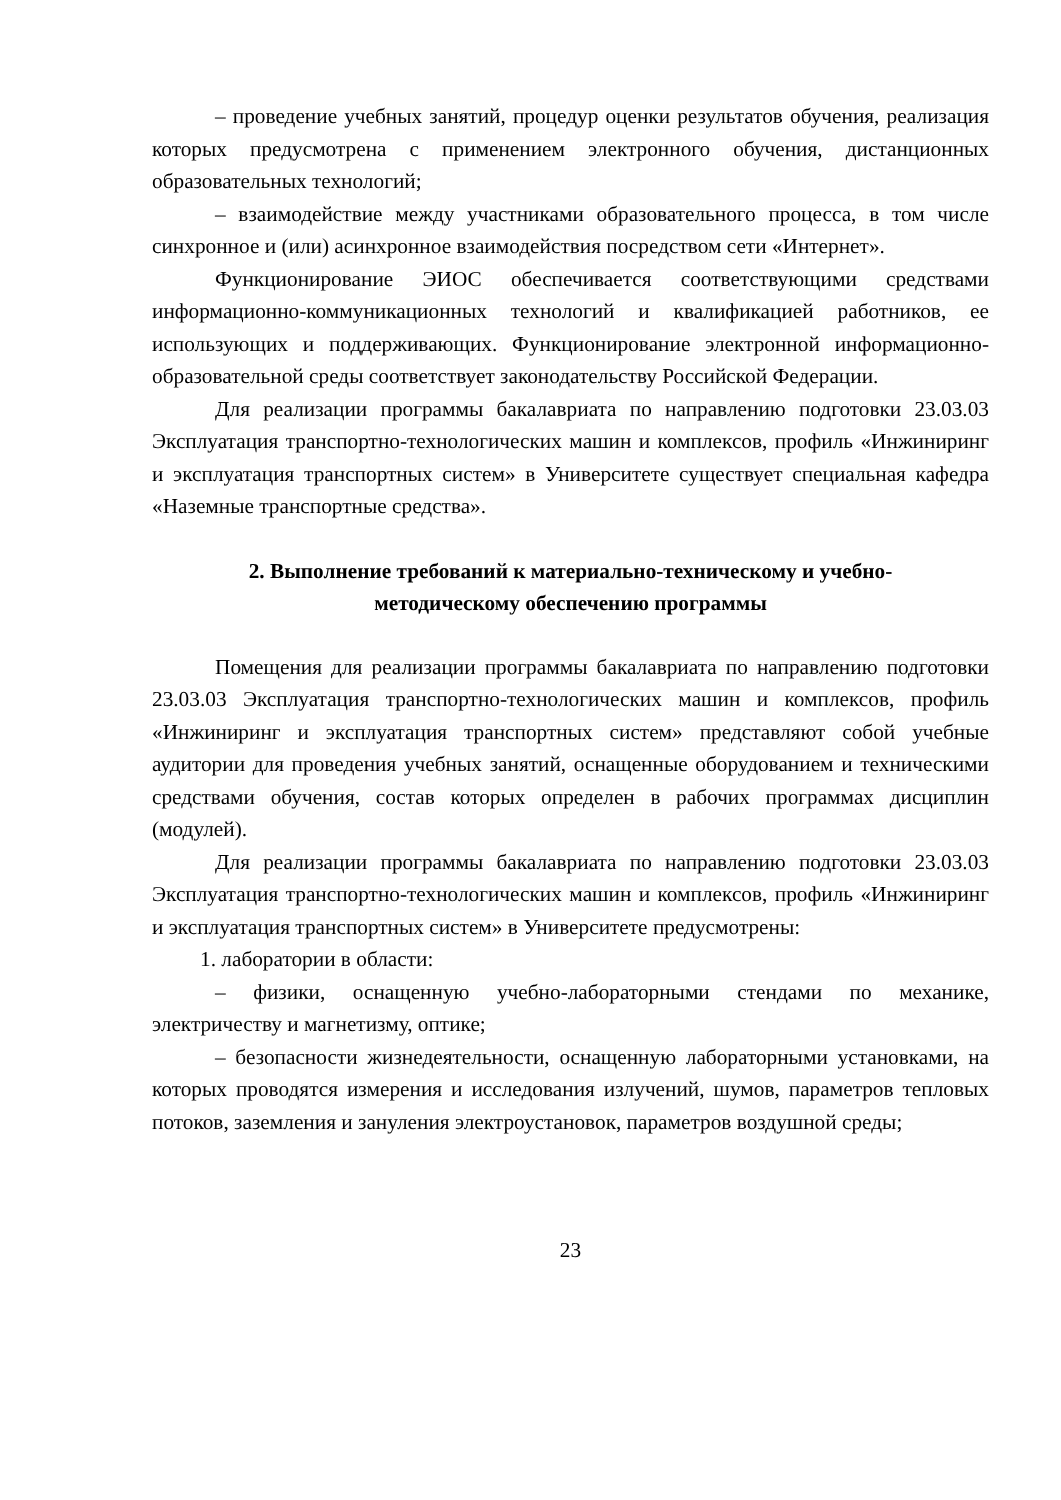– проведение учебных занятий, процедур оценки результатов обучения, реализация которых предусмотрена с применением электронного обучения, дистанционных образовательных технологий;
– взаимодействие между участниками образовательного процесса, в том числе синхронное и (или) асинхронное взаимодействия посредством сети «Интернет».
Функционирование ЭИОС обеспечивается соответствующими средствами информационно-коммуникационных технологий и квалификацией работников, ее использующих и поддерживающих. Функционирование электронной информационно-образовательной среды соответствует законодательству Российской Федерации.
Для реализации программы бакалавриата по направлению подготовки 23.03.03 Эксплуатация транспортно-технологических машин и комплексов, профиль «Инжиниринг и эксплуатация транспортных систем» в Университете существует специальная кафедра «Наземные транспортные средства».
2. Выполнение требований к материально-техническому и учебно-
методическому обеспечению программы
Помещения для реализации программы бакалавриата по направлению подготовки 23.03.03 Эксплуатация транспортно-технологических машин и комплексов, профиль «Инжиниринг и эксплуатация транспортных систем» представляют собой учебные аудитории для проведения учебных занятий, оснащенные оборудованием и техническими средствами обучения, состав которых определен в рабочих программах дисциплин (модулей).
Для реализации программы бакалавриата по направлению подготовки 23.03.03 Эксплуатация транспортно-технологических машин и комплексов, профиль «Инжиниринг и эксплуатация транспортных систем» в Университете предусмотрены:
1. лаборатории в области:
– физики, оснащенную учебно-лабораторными стендами по механике, электричеству и магнетизму, оптике;
– безопасности жизнедеятельности, оснащенную лабораторными установками, на которых проводятся измерения и исследования излучений, шумов, параметров тепловых потоков, заземления и зануления электроустановок, параметров воздушной среды;
23